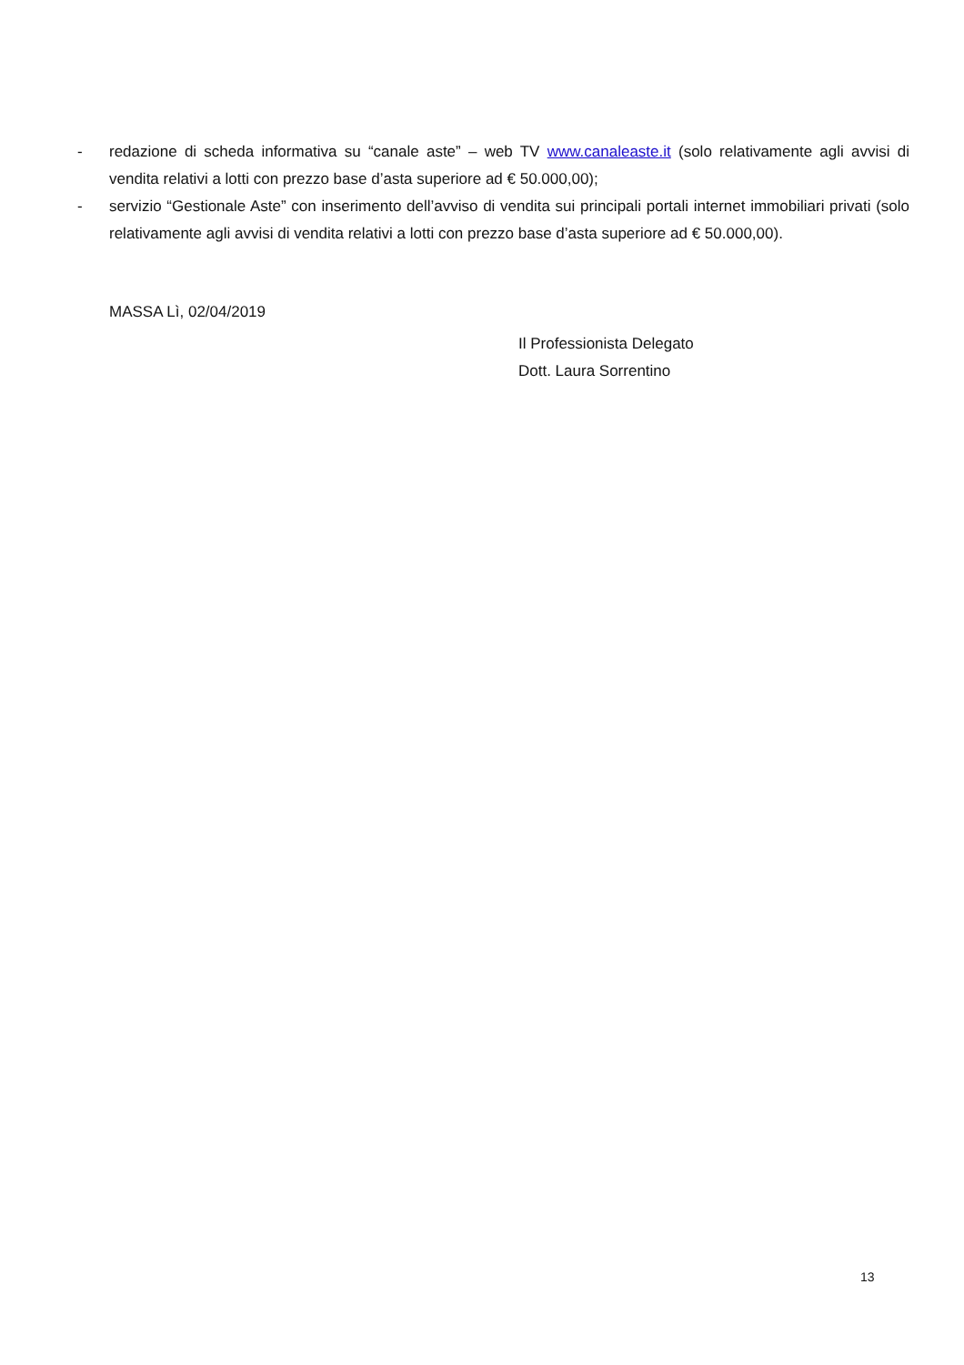- redazione di scheda informativa su “canale aste” – web TV www.canaleaste.it (solo relativamente agli avvisi di vendita relativi a lotti con prezzo base d’asta superiore ad € 50.000,00);
- servizio “Gestionale Aste” con inserimento dell’avviso di vendita sui principali portali internet immobiliari privati (solo relativamente agli avvisi di vendita relativi a lotti con prezzo base d’asta superiore ad € 50.000,00).
MASSA Lì, 02/04/2019
Il Professionista Delegato
Dott. Laura Sorrentino
13